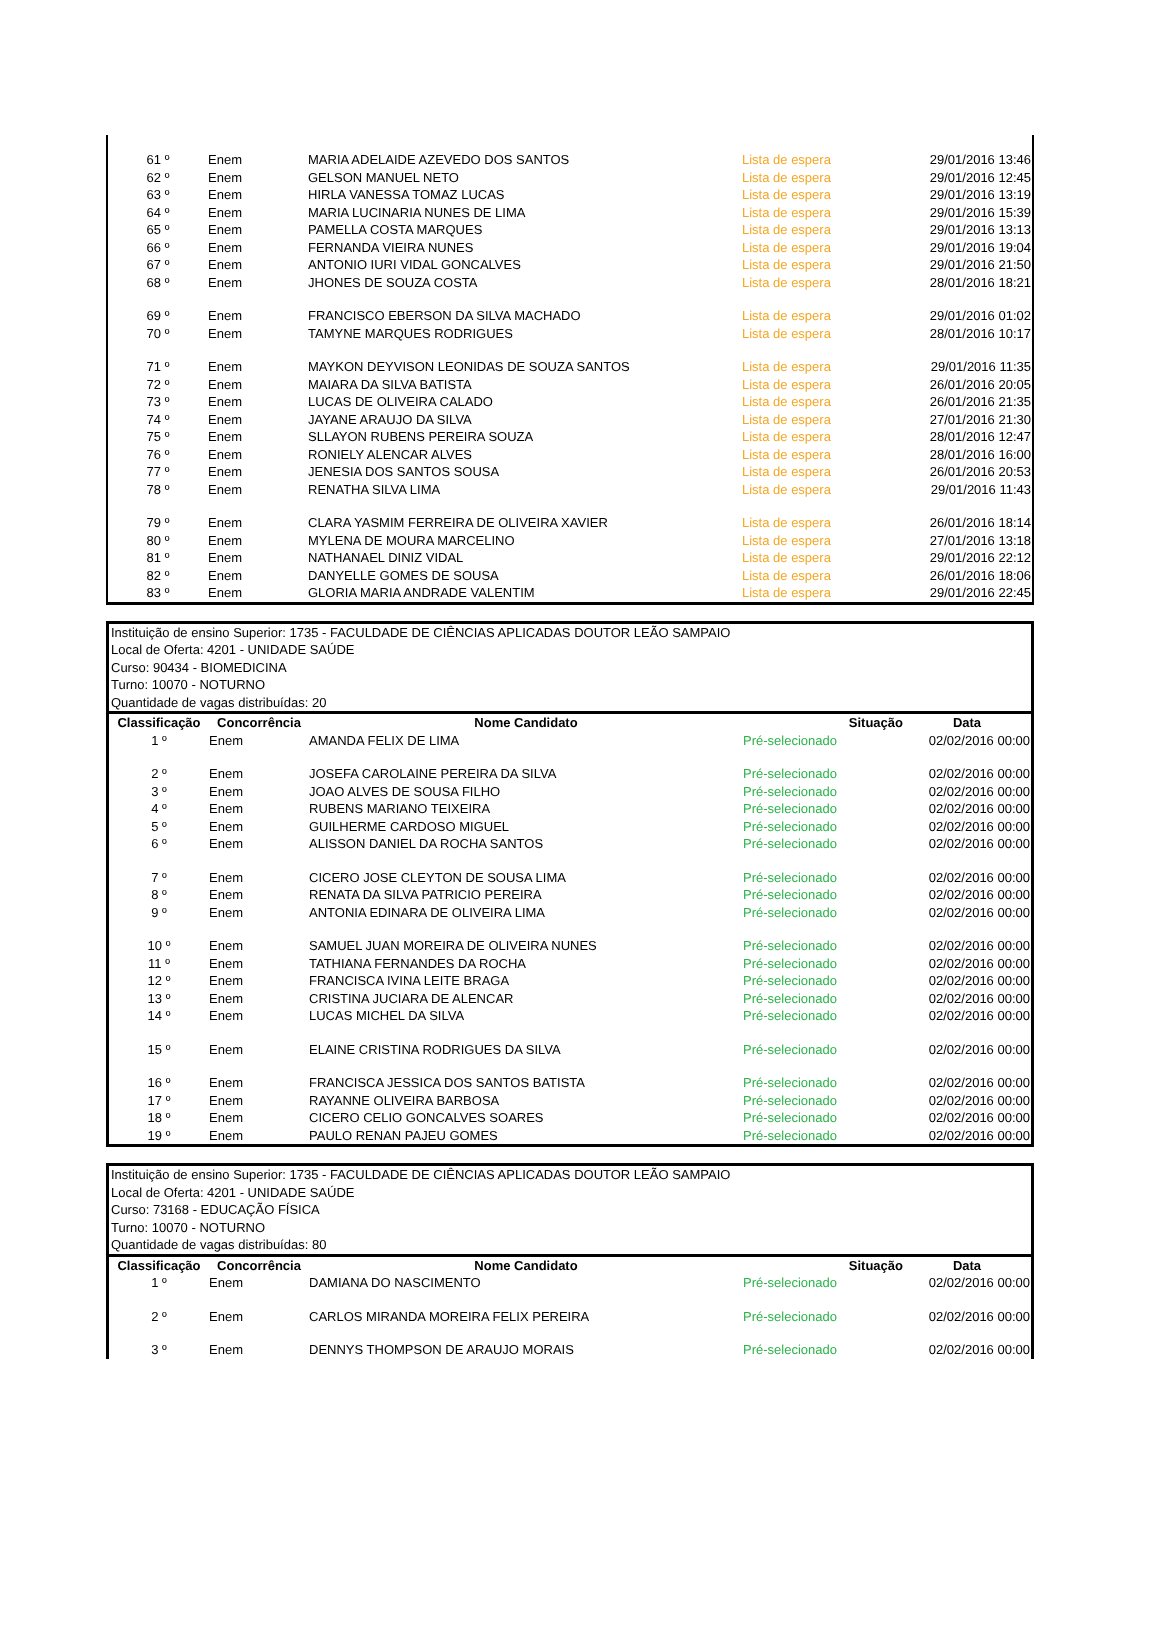| 61 º | Enem | MARIA ADELAIDE AZEVEDO DOS SANTOS | Lista de espera | 29/01/2016 13:46 |
| 62 º | Enem | GELSON MANUEL NETO | Lista de espera | 29/01/2016 12:45 |
| 63 º | Enem | HIRLA VANESSA TOMAZ LUCAS | Lista de espera | 29/01/2016 13:19 |
| 64 º | Enem | MARIA LUCINARIA NUNES DE LIMA | Lista de espera | 29/01/2016 15:39 |
| 65 º | Enem | PAMELLA COSTA MARQUES | Lista de espera | 29/01/2016 13:13 |
| 66 º | Enem | FERNANDA VIEIRA NUNES | Lista de espera | 29/01/2016 19:04 |
| 67 º | Enem | ANTONIO IURI VIDAL GONCALVES | Lista de espera | 29/01/2016 21:50 |
| 68 º | Enem | JHONES DE SOUZA COSTA | Lista de espera | 28/01/2016 18:21 |
| 69 º | Enem | FRANCISCO EBERSON DA SILVA MACHADO | Lista de espera | 29/01/2016 01:02 |
| 70 º | Enem | TAMYNE MARQUES RODRIGUES | Lista de espera | 28/01/2016 10:17 |
| 71 º | Enem | MAYKON DEYVISON LEONIDAS DE SOUZA SANTOS | Lista de espera | 29/01/2016 11:35 |
| 72 º | Enem | MAIARA DA SILVA BATISTA | Lista de espera | 26/01/2016 20:05 |
| 73 º | Enem | LUCAS DE OLIVEIRA CALADO | Lista de espera | 26/01/2016 21:35 |
| 74 º | Enem | JAYANE ARAUJO DA SILVA | Lista de espera | 27/01/2016 21:30 |
| 75 º | Enem | SLLAYON RUBENS PEREIRA SOUZA | Lista de espera | 28/01/2016 12:47 |
| 76 º | Enem | RONIELY ALENCAR ALVES | Lista de espera | 28/01/2016 16:00 |
| 77 º | Enem | JENESIA DOS SANTOS SOUSA | Lista de espera | 26/01/2016 20:53 |
| 78 º | Enem | RENATHA SILVA LIMA | Lista de espera | 29/01/2016 11:43 |
| 79 º | Enem | CLARA YASMIM FERREIRA DE OLIVEIRA XAVIER | Lista de espera | 26/01/2016 18:14 |
| 80 º | Enem | MYLENA DE MOURA MARCELINO | Lista de espera | 27/01/2016 13:18 |
| 81 º | Enem | NATHANAEL DINIZ VIDAL | Lista de espera | 29/01/2016 22:12 |
| 82 º | Enem | DANYELLE GOMES DE SOUSA | Lista de espera | 26/01/2016 18:06 |
| 83 º | Enem | GLORIA MARIA ANDRADE VALENTIM | Lista de espera | 29/01/2016 22:45 |
Instituição de ensino Superior: 1735 - FACULDADE DE CIÊNCIAS APLICADAS DOUTOR LEÃO SAMPAIO
Local de Oferta: 4201 - UNIDADE SAÚDE
Curso: 90434 - BIOMEDICINA
Turno: 10070 - NOTURNO
Quantidade de vagas distribuídas: 20
| Classificação | Concorrência | Nome Candidato | Situação | Data |
| --- | --- | --- | --- | --- |
| 1 º | Enem | AMANDA FELIX DE LIMA | Pré-selecionado | 02/02/2016 00:00 |
| 2 º | Enem | JOSEFA CAROLAINE PEREIRA DA SILVA | Pré-selecionado | 02/02/2016 00:00 |
| 3 º | Enem | JOAO ALVES DE SOUSA FILHO | Pré-selecionado | 02/02/2016 00:00 |
| 4 º | Enem | RUBENS MARIANO TEIXEIRA | Pré-selecionado | 02/02/2016 00:00 |
| 5 º | Enem | GUILHERME CARDOSO MIGUEL | Pré-selecionado | 02/02/2016 00:00 |
| 6 º | Enem | ALISSON DANIEL DA ROCHA SANTOS | Pré-selecionado | 02/02/2016 00:00 |
| 7 º | Enem | CICERO JOSE CLEYTON DE SOUSA LIMA | Pré-selecionado | 02/02/2016 00:00 |
| 8 º | Enem | RENATA DA SILVA PATRICIO PEREIRA | Pré-selecionado | 02/02/2016 00:00 |
| 9 º | Enem | ANTONIA EDINARA DE OLIVEIRA LIMA | Pré-selecionado | 02/02/2016 00:00 |
| 10 º | Enem | SAMUEL JUAN MOREIRA DE OLIVEIRA NUNES | Pré-selecionado | 02/02/2016 00:00 |
| 11 º | Enem | TATHIANA FERNANDES DA ROCHA | Pré-selecionado | 02/02/2016 00:00 |
| 12 º | Enem | FRANCISCA IVINA LEITE BRAGA | Pré-selecionado | 02/02/2016 00:00 |
| 13 º | Enem | CRISTINA JUCIARA DE ALENCAR | Pré-selecionado | 02/02/2016 00:00 |
| 14 º | Enem | LUCAS MICHEL DA SILVA | Pré-selecionado | 02/02/2016 00:00 |
| 15 º | Enem | ELAINE CRISTINA RODRIGUES DA SILVA | Pré-selecionado | 02/02/2016 00:00 |
| 16 º | Enem | FRANCISCA JESSICA DOS SANTOS BATISTA | Pré-selecionado | 02/02/2016 00:00 |
| 17 º | Enem | RAYANNE OLIVEIRA BARBOSA | Pré-selecionado | 02/02/2016 00:00 |
| 18 º | Enem | CICERO CELIO GONCALVES SOARES | Pré-selecionado | 02/02/2016 00:00 |
| 19 º | Enem | PAULO RENAN PAJEU GOMES | Pré-selecionado | 02/02/2016 00:00 |
Instituição de ensino Superior: 1735 - FACULDADE DE CIÊNCIAS APLICADAS DOUTOR LEÃO SAMPAIO
Local de Oferta: 4201 - UNIDADE SAÚDE
Curso: 73168 - EDUCAÇÃO FÍSICA
Turno: 10070 - NOTURNO
Quantidade de vagas distribuídas: 80
| Classificação | Concorrência | Nome Candidato | Situação | Data |
| --- | --- | --- | --- | --- |
| 1 º | Enem | DAMIANA DO NASCIMENTO | Pré-selecionado | 02/02/2016 00:00 |
| 2 º | Enem | CARLOS MIRANDA MOREIRA FELIX PEREIRA | Pré-selecionado | 02/02/2016 00:00 |
| 3 º | Enem | DENNYS THOMPSON DE ARAUJO MORAIS | Pré-selecionado | 02/02/2016 00:00 |